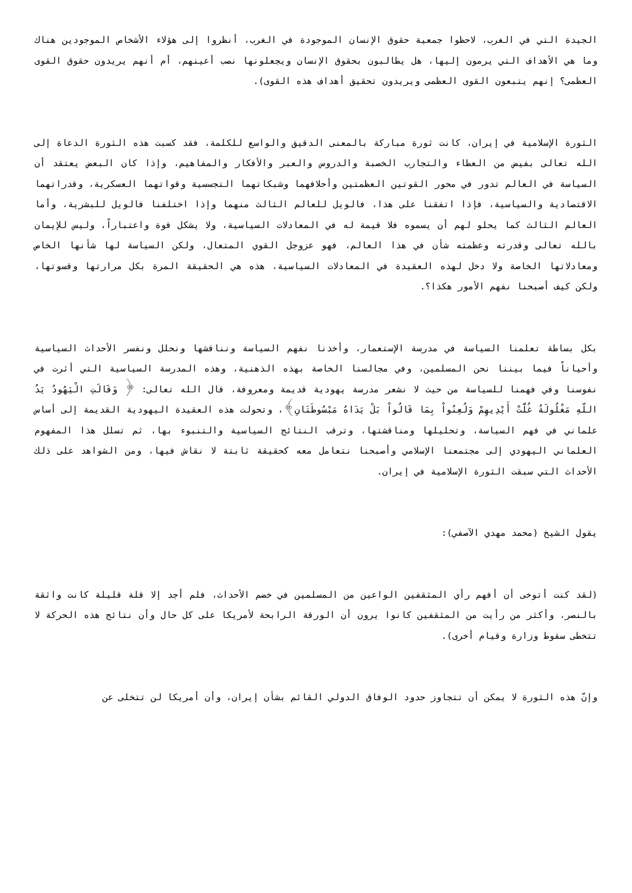الجيدة التي في الغرب، لاحظوا جمعية حقوق الإنسان الموجودة في الغرب، أنظروا إلى هؤلاء الأشخاص الموجودين هناك وما هي الأهداف التي يرمون إليها، هل يطالبون بحقوق الإنسان ويجعلونها نصب أعينهم، أم أنهم يريدون حقوق القوى العظمى؟ إنهم يتبعون القوى العظمى ويريدون تحقيق أهداف هذه القوى).
الثورة الإسلامية في إيران، كانت ثورة مباركة بالمعنى الدقيق والواسع للكلمة، فقد كسبت هذه الثورة الدعاة إلى الله تعالى بفيض من العطاء والتجارب الخصبة والدروس والعبر والأفكار والمفاهيم، وإذا كان البعض يعتقد أن السياسة في العالم تدور في محور القوتين العظمتين وأحلافهما وشبكاتهما التجسسية وقواتهما العسكرية، وقدراتهما الاقتصادية والسياسية، فإذا اتفقنا على هذا، فالويل للعالم الثالث منهما وإذا اختلفنا فالويل للبشرية، وأما العالم الثالث كما يحلو لهم أن يسموه فلا قيمة له في المعادلات السياسية، ولا يشكل قوة واعتباراً، وليس للإيمان بالله تعالى وقدرته وعظمته شأن في هذا العالم، فهو عزوجل القوي المتعال، ولكن السياسة لها شأنها الخاص ومعادلاتها الخاصة ولا دخل لهذه العقيدة في المعادلات السياسية، هذه هي الحقيقة المرة بكل مرارتها وقسوتها، ولكن كيف أصبحنا نفهم الأمور هكذا؟.
بكل بساطة تعلمنا السياسة في مدرسة الإستعمار، وأخذنا نفهم السياسة ونناقشها ونحلل ونفسر الأحداث السياسية وأحياناً فيما بيننا نحن المسلمين، وفي مجالسنا الخاصة بهذه الذهنية، وهذه المدرسة السياسية التي أثرت في نفوسنا وفي فهمنا للسياسة من حيث لا نشعر مدرسة يهودية قديمة ومعروفة، قال الله تعالى: ﴿ وَقَالَتِ الْيَهُودُ يَدُ اللّهِ مَغْلُولَةٌ غُلَّتْ أَيْدِيهِمْ وَلُعِنُواْ بِمَا قَالُواْ بَلْ يَدَاهُ مَبْسُوطَتَانِ﴾، وتحولت هذه العقيدة اليهودية القديمة إلى أساس علماني في فهم السياسة، وتحليلها ومناقشتها، وترقب النتائج السياسية والتنبوء بها، ثم تسلل هذا المفهوم العلماني اليهودي إلى مجتمعنا الإسلامي وأصبحنا نتعامل معه كحقيقة ثابتة لا نقاش فيها، ومن الشواهد على ذلك الأحداث التي سبقت الثورة الإسلامية في إيران.
يقول الشيخ (محمد مهدي الآصفي):
(لقد كنت أتوخى أن أفهم رأي المثقفين الواعين من المسلمين في خضم الأحداث، فلم أجد إلا قلة قليلة كانت واثقة بالنصر، وأكثر من رأيت من المثقفين كانوا يرون أن الورقة الرابحة لأمريكا على كل حال وأن نتائج هذه الحركة لا تتخطى سقوط وزارة وقيام أخرى).
وإنّ هذه الثورة لا يمكن أن تتجاوز حدود الوفاق الدولي القائم بشأن إيران، وأن أمريكا لن تتخلى عن